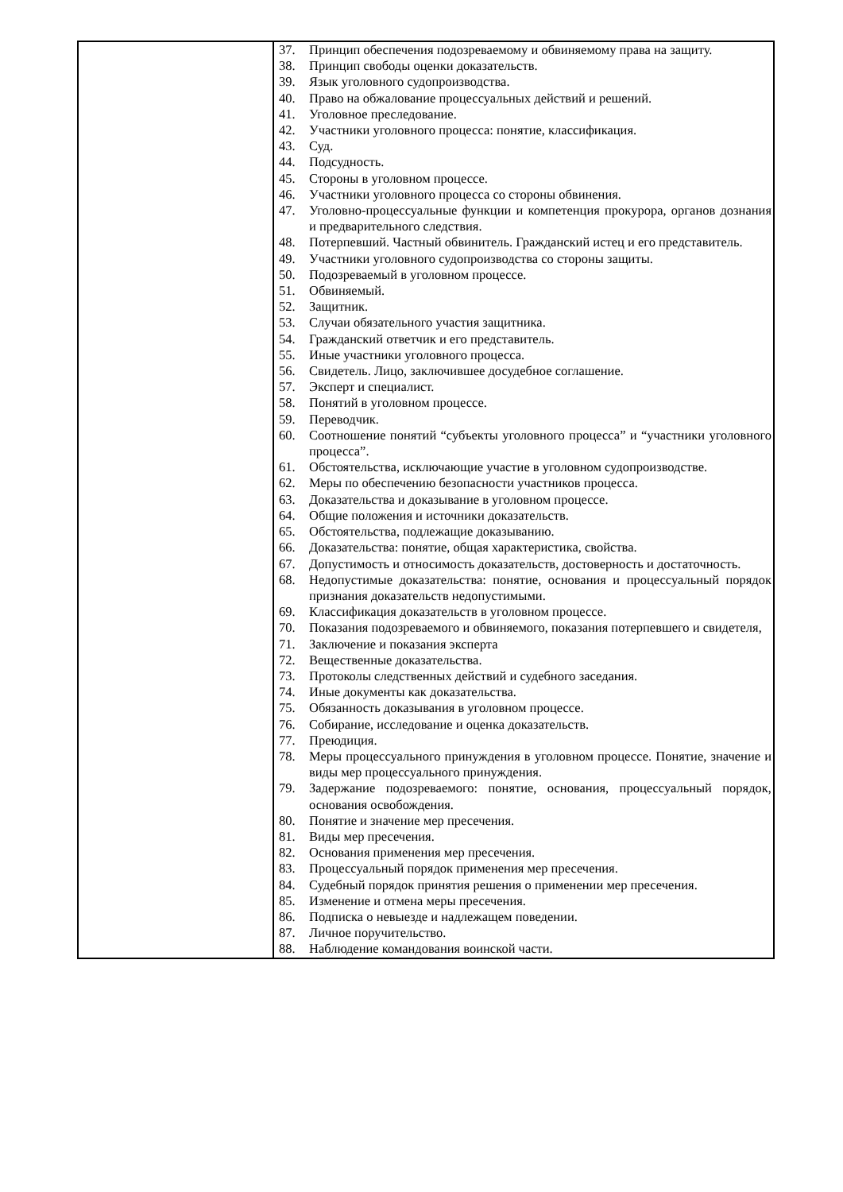| | 37. Принцип обеспечения подозреваемому и обвиняемому права на защиту. 38. Принцип свободы оценки доказательств. 39. Язык уголовного судопроизводства. 40. Право на обжалование процессуальных действий и решений. 41. Уголовное преследование. 42. Участники уголовного процесса: понятие, классификация. 43. Суд. 44. Подсудность. 45. Стороны в уголовном процессе. 46. Участники уголовного процесса со стороны обвинения. 47. Уголовно-процессуальные функции и компетенция прокурора, органов дознания и предварительного следствия. 48. Потерпевший. Частный обвинитель. Гражданский истец и его представитель. 49. Участники уголовного судопроизводства со стороны защиты. 50. Подозреваемый в уголовном процессе. 51. Обвиняемый. 52. Защитник. 53. Случаи обязательного участия защитника. 54. Гражданский ответчик и его представитель. 55. Иные участники уголовного процесса. 56. Свидетель. Лицо, заключившее досудебное соглашение. 57. Эксперт и специалист. 58. Понятий в уголовном процессе. 59. Переводчик. 60. Соотношение понятий “субъекты уголовного процесса” и “участники уголовного процесса”. 61. Обстоятельства, исключающие участие в уголовном судопроизводстве. 62. Меры по обеспечению безопасности участников процесса. 63. Доказательства и доказывание в уголовном процессе. 64. Общие положения и источники доказательств. 65. Обстоятельства, подлежащие доказыванию. 66. Доказательства: понятие, общая характеристика, свойства. 67. Допустимость и относимость доказательств, достоверность и достаточность. 68. Недопустимые доказательства: понятие, основания и процессуальный порядок признания доказательств недопустимыми. 69. Классификация доказательств в уголовном процессе. 70. Показания подозреваемого и обвиняемого, показания потерпевшего и свидетеля, 71. Заключение и показания эксперта 72. Вещественные доказательства. 73. Протоколы следственных действий и судебного заседания. 74. Иные документы как доказательства. 75. Обязанность доказывания в уголовном процессе. 76. Собирание, исследование и оценка доказательств. 77. Преюдиция. 78. Меры процессуального принуждения в уголовном процессе. Понятие, значение и виды мер процессуального принуждения. 79. Задержание подозреваемого: понятие, основания, процессуальный порядок, основания освобождения. 80. Понятие и значение мер пресечения. 81. Виды мер пресечения. 82. Основания применения мер пресечения. 83. Процессуальный порядок применения мер пресечения. 84. Судебный порядок принятия решения о применении мер пресечения. 85. Изменение и отмена меры пресечения. 86. Подписка о невыезде и надлежащем поведении. 87. Личное поручительство. 88. Наблюдение командования воинской части. |